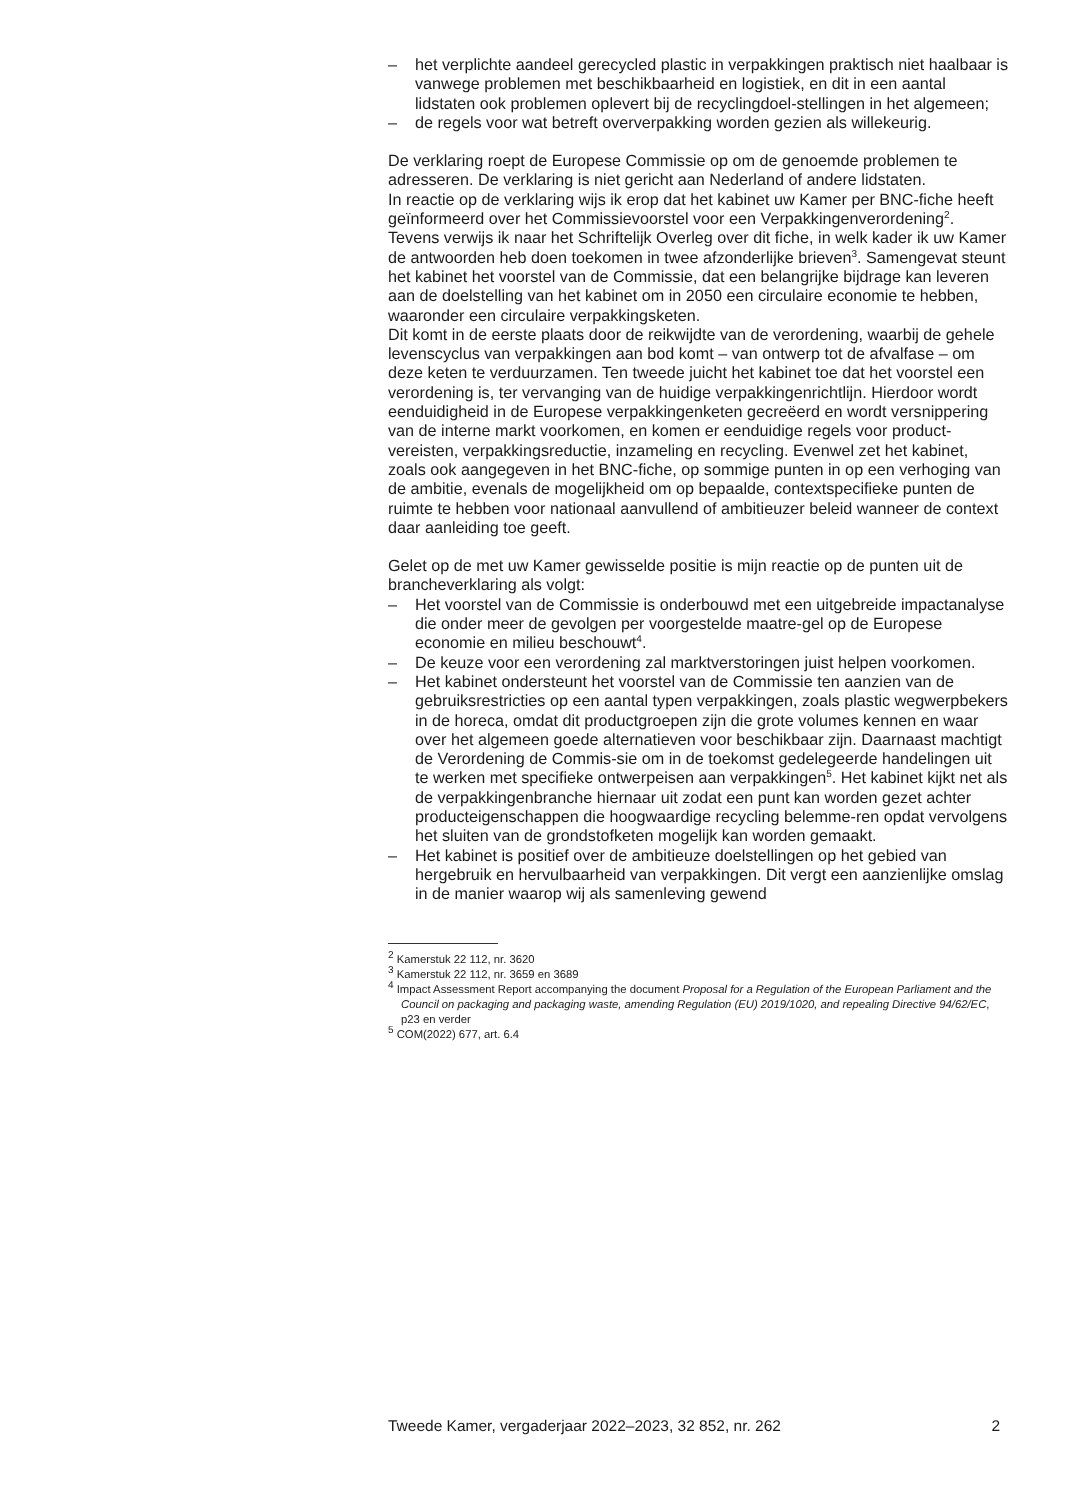– het verplichte aandeel gerecycled plastic in verpakkingen praktisch niet haalbaar is vanwege problemen met beschikbaarheid en logistiek, en dit in een aantal lidstaten ook problemen oplevert bij de recyclingdoel-stellingen in het algemeen;
– de regels voor wat betreft oververpakking worden gezien als willekeurig.
De verklaring roept de Europese Commissie op om de genoemde problemen te adresseren. De verklaring is niet gericht aan Nederland of andere lidstaten.
In reactie op de verklaring wijs ik erop dat het kabinet uw Kamer per BNC-fiche heeft geïnformeerd over het Commissievoorstel voor een Verpakkingenverordening<sup>2</sup>.
Tevens verwijs ik naar het Schriftelijk Overleg over dit fiche, in welk kader ik uw Kamer de antwoorden heb doen toekomen in twee afzonderlijke brieven<sup>3</sup>. Samengevat steunt het kabinet het voorstel van de Commissie, dat een belangrijke bijdrage kan leveren aan de doelstelling van het kabinet om in 2050 een circulaire economie te hebben, waaronder een circulaire verpakkingsketen.
Dit komt in de eerste plaats door de reikwijdte van de verordening, waarbij de gehele levenscyclus van verpakkingen aan bod komt – van ontwerp tot de afvalfase – om deze keten te verduurzamen. Ten tweede juicht het kabinet toe dat het voorstel een verordening is, ter vervanging van de huidige verpakkingenrichtlijn. Hierdoor wordt eenduidigheid in de Europese verpakkingenketen gecreëerd en wordt versnippering van de interne markt voorkomen, en komen er eenduidige regels voor product-vereisten, verpakkingsreductie, inzameling en recycling. Evenwel zet het kabinet, zoals ook aangegeven in het BNC-fiche, op sommige punten in op een verhoging van de ambitie, evenals de mogelijkheid om op bepaalde, contextspecifieke punten de ruimte te hebben voor nationaal aanvullend of ambitieuzer beleid wanneer de context daar aanleiding toe geeft.
Gelet op de met uw Kamer gewisselde positie is mijn reactie op de punten uit de brancheverklaring als volgt:
– Het voorstel van de Commissie is onderbouwd met een uitgebreide impactanalyse die onder meer de gevolgen per voorgestelde maatre-gel op de Europese economie en milieu beschouwt<sup>4</sup>.
– De keuze voor een verordening zal marktverstoringen juist helpen voorkomen.
– Het kabinet ondersteunt het voorstel van de Commissie ten aanzien van de gebruiksrestricties op een aantal typen verpakkingen, zoals plastic wegwerpbekers in de horeca, omdat dit productgroepen zijn die grote volumes kennen en waar over het algemeen goede alternatieven voor beschikbaar zijn. Daarnaast machtigt de Verordening de Commis-sie om in de toekomst gedelegeerde handelingen uit te werken met specifieke ontwerpeisen aan verpakkingen<sup>5</sup>. Het kabinet kijkt net als de verpakkingenbranche hiernaar uit zodat een punt kan worden gezet achter producteigenschappen die hoogwaardige recycling belemme-ren opdat vervolgens het sluiten van de grondstofketen mogelijk kan worden gemaakt.
– Het kabinet is positief over de ambitieuze doelstellingen op het gebied van hergebruik en hervulbaarheid van verpakkingen. Dit vergt een aanzienlijke omslag in de manier waarop wij als samenleving gewend
<sup>2</sup> Kamerstuk 22 112, nr. 3620
<sup>3</sup> Kamerstuk 22 112, nr. 3659 en 3689
<sup>4</sup> Impact Assessment Report accompanying the document Proposal for a Regulation of the European Parliament and the Council on packaging and packaging waste, amending Regulation (EU) 2019/1020, and repealing Directive 94/62/EC, p23 en verder
<sup>5</sup> COM(2022) 677, art. 6.4
Tweede Kamer, vergaderjaar 2022–2023, 32 852, nr. 262 2